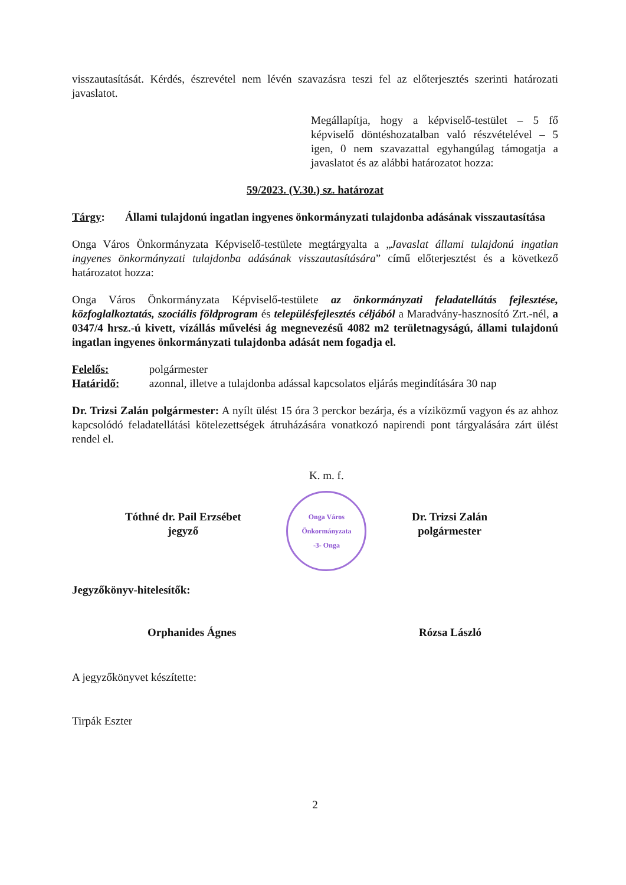visszautasítását. Kérdés, észrevétel nem lévén szavazásra teszi fel az előterjesztés szerinti határozati javaslatot.
Megállapítja, hogy a képviselő-testület – 5 fő képviselő döntéshozatalban való részvételével – 5 igen, 0 nem szavazattal egyhangúlag támogatja a javaslatot és az alábbi határozatot hozza:
59/2023. (V.30.) sz. határozat
Tárgy: Állami tulajdonú ingatlan ingyenes önkormányzati tulajdonba adásának visszautasítása
Onga Város Önkormányzata Képviselő-testülete megtárgyalta a „Javaslat állami tulajdonú ingatlan ingyenes önkormányzati tulajdonba adásának visszautasítására” című előterjesztést és a következő határozatot hozza:
Onga Város Önkormányzata Képviselő-testülete az önkormányzati feladatellátás fejlesztése, közfoglalkoztatás, szociális földprogram és településfejlesztés céljából a Maradvány-hasznosító Zrt.-nél, a 0347/4 hrsz.-ú kivett, vízállás művelési ág megnevezésű 4082 m2 területnagyságú, állami tulajdonú ingatlan ingyenes önkormányzati tulajdonba adását nem fogadja el.
Felelős: polgármester
Határidő: azonnal, illetve a tulajdonba adással kapcsolatos eljárás megindítására 30 nap
Dr. Trizsi Zalán polgármester: A nyílt ülést 15 óra 3 perckor bezárja, és a víziközmű vagyon és az ahhoz kapcsolódó feladatellátási kötelezettségek átruházására vonatkozó napirendi pont tárgyalására zárt ülést rendel el.
Tóthné dr. Pail Erzsébet
jegyző
K. m. f.
Onga Város Önkormányzata
-3- Onga
Dr. Trizsi Zalán
polgármester
Jegyzőkönyv-hitelesítők:
Orphanides Ágnes Rózsa László
A jegyzőkönyvet készítette:
Tirpák Eszter
2